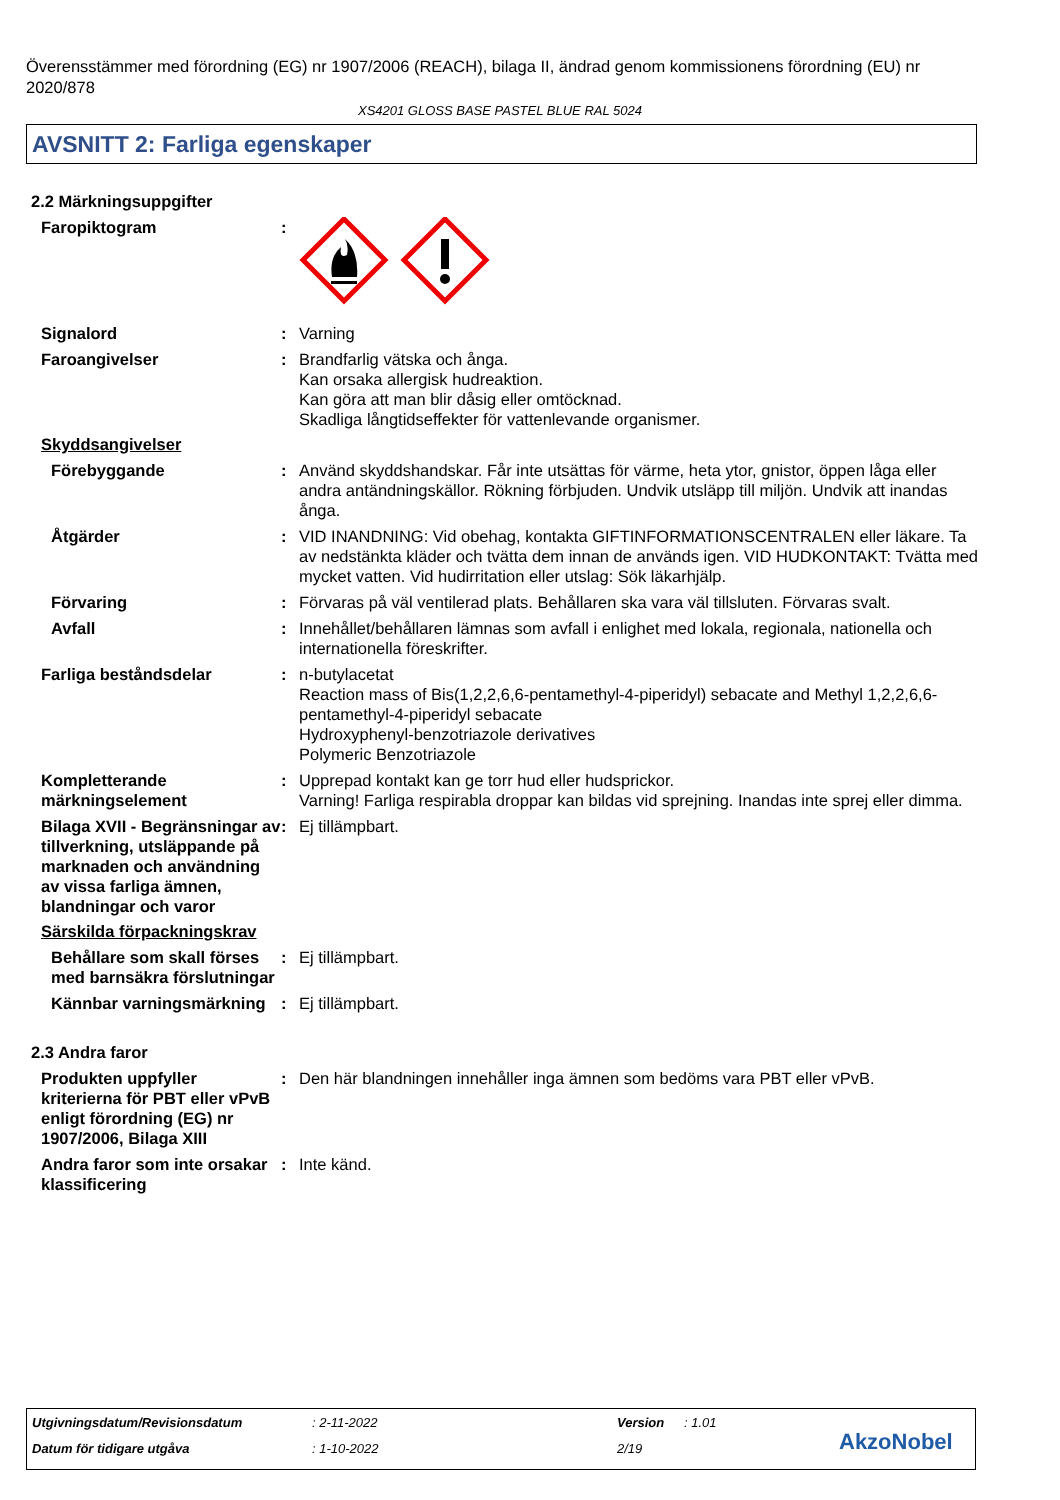Överensstämmer med förordning (EG) nr 1907/2006 (REACH), bilaga II, ändrad genom kommissionens förordning (EU) nr 2020/878
XS4201 GLOSS BASE PASTEL BLUE RAL 5024
AVSNITT 2: Farliga egenskaper
2.2 Märkningsuppgifter
Faropiktogram :
Signalord : Varning
Faroangivelser : Brandfarlig vätska och ånga.
Kan orsaka allergisk hudreaktion.
Kan göra att man blir dåsig eller omtöcknad.
Skadliga långtidseffekter för vattenlevande organismer.
Skyddsangivelser
Förebyggande : Använd skyddshandskar. Får inte utsättas för värme, heta ytor, gnistor, öppen låga eller andra antändningskällor. Rökning förbjuden. Undvik utsläpp till miljön. Undvik att inandas ånga.
Åtgärder : VID INANDNING: Vid obehag, kontakta GIFTINFORMATIONSCENTRALEN eller läkare. Ta av nedstänkta kläder och tvätta dem innan de används igen. VID HUDKONTAKT: Tvätta med mycket vatten. Vid hudirritation eller utslag: Sök läkarhjälp.
Förvaring : Förvaras på väl ventilerad plats. Behållaren ska vara väl tillsluten. Förvaras svalt.
Avfall : Innehållet/behållaren lämnas som avfall i enlighet med lokala, regionala, nationella och internationella föreskrifter.
Farliga beståndsdelar : n-butylacetat
Reaction mass of Bis(1,2,2,6,6-pentamethyl-4-piperidyl) sebacate and Methyl 1,2,2,6,6-pentamethyl-4-piperidyl sebacate
Hydroxyphenyl-benzotriazole derivatives
Polymeric Benzotriazole
Kompletterande märkningselement
: Upprepad kontakt kan ge torr hud eller hudsprickor.
Varning! Farliga respirabla droppar kan bildas vid sprejning. Inandas inte sprej eller dimma.
Bilaga XVII - Begränsningar av tillverkning, utsläppande på marknaden och användning av vissa farliga ämnen, blandningar och varor
: Ej tillämpbart.
Särskilda förpackningskrav
Behållare som skall förses med barnsäkra förslutningar
: Ej tillämpbart.
Kännbar varningsmärkning
: Ej tillämpbart.
2.3 Andra faror
Produkten uppfyller kriterierna för PBT eller vPvB enligt förordning (EG) nr 1907/2006, Bilaga XIII
: Den här blandningen innehåller inga ämnen som bedöms vara PBT eller vPvB.
Andra faror som inte orsakar klassificering
: Inte känd.
Utgivningsdatum/Revisionsdatum : 2-11-2022 Version : 1.01
Datum för tidigare utgåva : 1-10-2022 2/19 AkzoNobel